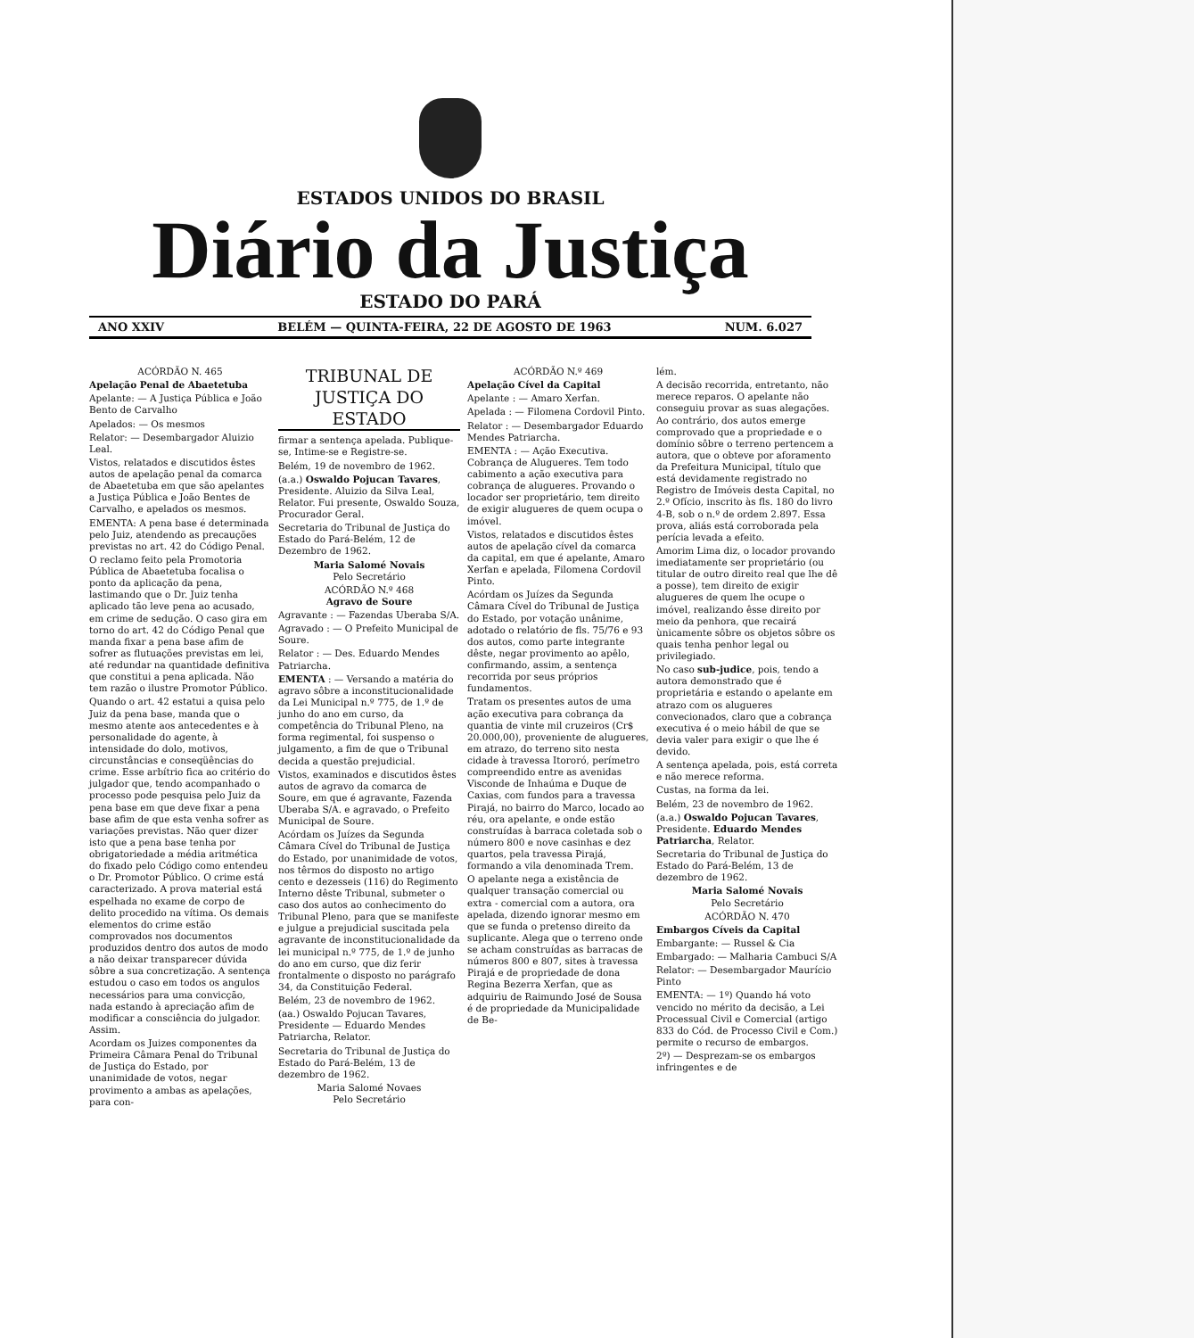ESTADOS UNIDOS DO BRASIL
Diário da Justiça
ESTADO DO PARÁ
ANO XXIV BELÉM — QUINTA-FEIRA, 22 DE AGOSTO DE 1963 NUM. 6.027
ACÓRDÃO N. 465
Apelação Penal de Abaetetuba
Apelante: — A Justiça Pública e João Bento de Carvalho
Apelados: — Os mesmos
Relator: — Desembargador Aluizio Leal.
Vistos, relatados e discutidos êstes autos de apelação penal da comarca de Abaetetuba em que são apelantes a Justiça Pública e João Bentes de Carvalho, e apelados os mesmos.
EMENTA: A pena base é determinada pelo Juiz, atendendo as precauções previstas no art. 42 do Código Penal.
O reclamo feito pela Promotoria Pública de Abaetetuba focalisa o ponto da aplicação da pena, lastimando que o Dr. Juiz tenha aplicado tão leve pena ao acusado, em crime de sedução. O caso gira em torno do art. 42 do Código Penal que manda fixar a pena base afim de sofrer as flutuações previstas em lei, até redundar na quantidade definitiva que constitui a pena aplicada. Não tem razão o ilustre Promotor Público.
Quando o art. 42 estatui a quisa pelo Juiz da pena base, manda que o mesmo atente aos antecedentes e à personalidade do agente, à intensidade do dolo, motivos, circunstâncias e conseqüências do crime. Esse arbítrio fica ao critério do julgador que, tendo acompanhado o processo pode pesquisa pelo Juiz da pena base em que deve fixar a pena base afim de que esta venha sofrer as variações previstas. Não quer dizer isto que a pena base tenha por obrigatoriedade a média aritmética do fixado pelo Código como entendeu o Dr. Promotor Público. O crime está caracterizado. A prova material está espelhada no exame de corpo de delito procedido na vítima. Os demais elementos do crime estão comprovados nos documentos produzidos dentro dos autos de modo a não deixar transparecer dúvida sôbre a sua concretização. A sentença estudou o caso em todos os angulos necessários para uma convicção, nada estando à apreciação afim de modificar a consciência do julgador. Assim.
Acordam os Juizes componentes da Primeira Câmara Penal do Tribunal de Justiça do Estado, por unanimidade de votos, negar provimento a ambas as apelações, para con-
TRIBUNAL DE JUSTIÇA DO ESTADO
firmar a sentença apelada. Publique-se, Intime-se e Registre-se.
Belém, 19 de novembro de 1962.
(a.a.) Oswaldo Pojucan Tavares, Presidente. Aluizio da Silva Leal, Relator. Fui presente, Oswaldo Souza, Procurador Geral.
Secretaria do Tribunal de Justiça do Estado do Pará-Belém, 12 de Dezembro de 1962.
Maria Salomé Novais
Pelo Secretário
ACÓRDÃO N.º 468
Agravo de Soure
Agravante : — Fazendas Uberaba S/A.
Agravado : — O Prefeito Municipal de Soure.
Relator : — Des. Eduardo Mendes Patriarcha.
EMENTA : — Versando a matéria do agravo sôbre a inconstitucionalidade da Lei Municipal n.º 775, de 1.º de junho do ano em curso, da competência do Tribunal Pleno, na forma regimental, foi suspenso o julgamento, a fim de que o Tribunal decida a questão prejudicial.
Vistos, examinados e discutidos êstes autos de agravo da comarca de Soure, em que é agravante, Fazenda Uberaba S/A. e agravado, o Prefeito Municipal de Soure.
Acórdam os Juízes da Segunda Câmara Cível do Tribunal de Justiça do Estado, por unanimidade de votos, nos têrmos do disposto no artigo cento e dezesseis (116) do Regimento Interno dêste Tribunal, submeter o caso dos autos ao conhecimento do Tribunal Pleno, para que se manifeste e julgue a prejudicial suscitada pela agravante de inconstitucionalidade da lei municipal n.º 775, de 1.º de junho do ano em curso, que diz ferir frontalmente o disposto no parágrafo 34, da Constituição Federal.
Belém, 23 de novembro de 1962.
(aa.) Oswaldo Pojucan Tavares, Presidente — Eduardo Mendes Patriarcha, Relator.
Secretaria do Tribunal de Justiça do Estado do Pará-Belém, 13 de dezembro de 1962.
Maria Salomé Novaes
Pelo Secretário
ACÓRDÃO N.º 469
Apelação Cível da Capital
Apelante : — Amaro Xerfan.
Apelada : — Filomena Cordovil Pinto.
Relator : — Desembargador Eduardo Mendes Patriarcha.
EMENTA : — Ação Executiva. Cobrança de Alugueres. Tem todo cabimento a ação executiva para cobrança de alugueres. Provando o locador ser proprietário, tem direito de exigir alugueres de quem ocupa o imóvel.
Vistos, relatados e discutidos êstes autos de apelação cível da comarca da capital, em que é apelante, Amaro Xerfan e apelada, Filomena Cordovil Pinto.
Acórdam os Juízes da Segunda Câmara Cível do Tribunal de Justiça do Estado, por votação unânime, adotado o relatório de fls. 75/76 e 93 dos autos, como parte integrante dêste, negar provimento ao apêlo, confirmando, assim, a sentença recorrida por seus próprios fundamentos.
Tratam os presentes autos de uma ação executiva para cobrança da quantia de vinte mil cruzeiros (Cr$ 20.000,00), proveniente de alugueres, em atrazo, do terreno sito nesta cidade à travessa Itororó, perímetro compreendido entre as avenidas Visconde de Inhaúma e Duque de Caxias, com fundos para a travessa Pirajá, no bairro do Marco, locado ao réu, ora apelante, e onde estão construídas à barraca coletada sob o número 800 e nove casinhas e dez quartos, pela travessa Pirajá, formando a vila denominada Trem.
O apelante nega a existência de qualquer transação comercial ou extra - comercial com a autora, ora apelada, dizendo ignorar mesmo em que se funda o pretenso direito da suplicante. Alega que o terreno onde se acham construídas as barracas de números 800 e 807, sites à travessa Pirajá e de propriedade de dona Regina Bezerra Xerfan, que as adquiriu de Raimundo José de Sousa é de propriedade da Municipalidade de Be-
lém.
A decisão recorrida, entretanto, não merece reparos. O apelante não conseguiu provar as suas alegações. Ao contrário, dos autos emerge comprovado que a propriedade e o domínio sôbre o terreno pertencem a autora, que o obteve por aforamento da Prefeitura Municipal, título que está devidamente registrado no Registro de Imóveis desta Capital, no 2.º Ofício, inscrito às fls. 180 do livro 4-B, sob o n.º de ordem 2.897. Essa prova, aliás está corroborada pela perícia levada a efeito.
Amorim Lima diz, o locador provando imediatamente ser proprietário (ou titular de outro direito real que lhe dê a posse), tem direito de exigir alugueres de quem lhe ocupe o imóvel, realizando êsse direito por meio da penhora, que recairá ùnicamente sôbre os objetos sôbre os quais tenha penhor legal ou privilegiado.
No caso sub-judice, pois, tendo a autora demonstrado que é proprietária e estando o apelante em atrazo com os alugueres convecionados, claro que a cobrança executiva é o meio hábil de que se devia valer para exigir o que lhe é devido.
A sentença apelada, pois, está correta e não merece reforma.
Custas, na forma da lei.
Belém, 23 de novembro de 1962.
(a.a.) Oswaldo Pojucan Tavares, Presidente. Eduardo Mendes Patriarcha, Relator.
Secretaria do Tribunal de Justiça do Estado do Pará-Belém, 13 de dezembro de 1962.
Maria Salomé Novais
Pelo Secretário
ACÓRDÃO N. 470
Embargos Cíveis da Capital
Embargante: — Russel & Cia
Embargado: — Malharia Cambuci S/A
Relator: — Desembargador Maurício Pinto
EMENTA: — 1º) Quando há voto vencido no mérito da decisão, a Lei Processual Civil e Comercial (artigo 833 do Cód. de Processo Civil e Com.) permite o recurso de embargos.
2º) — Desprezam-se os embargos infringentes e de